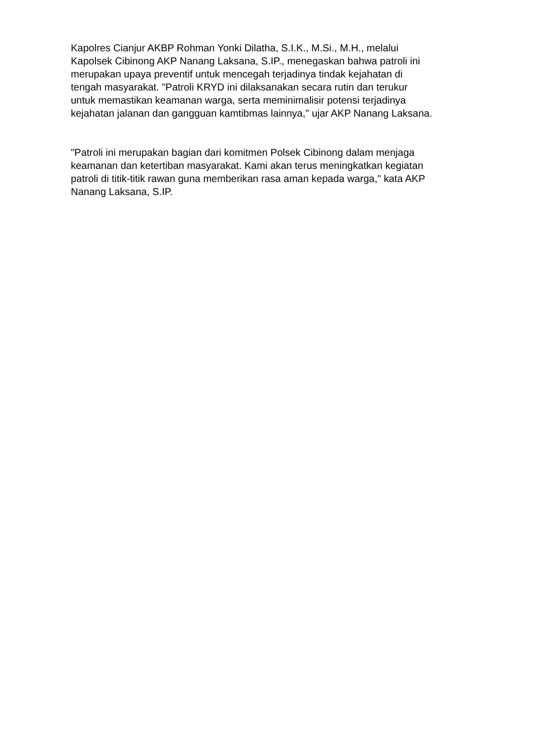Kapolres Cianjur AKBP Rohman Yonki Dilatha, S.I.K., M.Si., M.H., melalui
Kapolsek Cibinong AKP Nanang Laksana, S.IP., menegaskan bahwa patroli ini
merupakan upaya preventif untuk mencegah terjadinya tindak kejahatan di
tengah masyarakat. "Patroli KRYD ini dilaksanakan secara rutin dan terukur
untuk memastikan keamanan warga, serta meminimalisir potensi terjadinya
kejahatan jalanan dan gangguan kamtibmas lainnya," ujar AKP Nanang Laksana.
"Patroli ini merupakan bagian dari komitmen Polsek Cibinong dalam menjaga
keamanan dan ketertiban masyarakat. Kami akan terus meningkatkan kegiatan
patroli di titik-titik rawan guna memberikan rasa aman kepada warga," kata AKP
Nanang Laksana, S.IP.